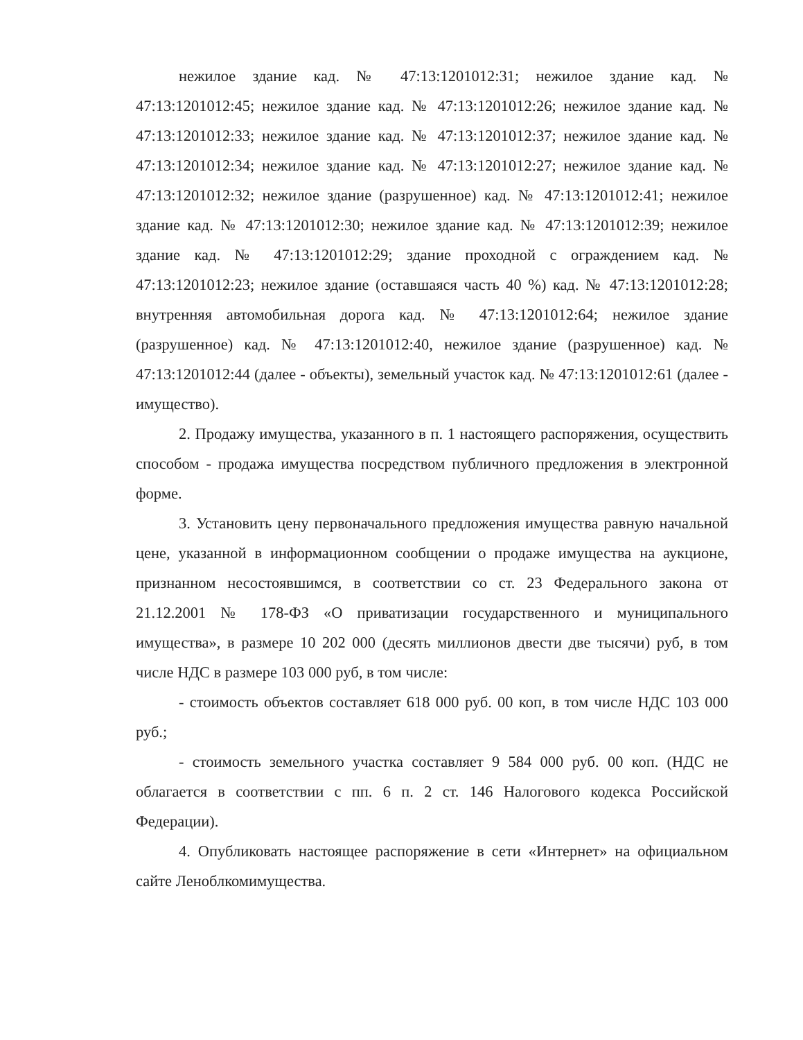нежилое здание кад. № 47:13:1201012:31; нежилое здание кад. № 47:13:1201012:45; нежилое здание кад. № 47:13:1201012:26; нежилое здание кад. № 47:13:1201012:33; нежилое здание кад. № 47:13:1201012:37; нежилое здание кад. № 47:13:1201012:34; нежилое здание кад. № 47:13:1201012:27; нежилое здание кад. № 47:13:1201012:32; нежилое здание (разрушенное) кад. № 47:13:1201012:41; нежилое здание кад. № 47:13:1201012:30; нежилое здание кад. № 47:13:1201012:39; нежилое здание кад. № 47:13:1201012:29; здание проходной с ограждением кад. № 47:13:1201012:23; нежилое здание (оставшаяся часть 40 %) кад. № 47:13:1201012:28; внутренняя автомобильная дорога кад. № 47:13:1201012:64; нежилое здание (разрушенное) кад. № 47:13:1201012:40, нежилое здание (разрушенное) кад. № 47:13:1201012:44 (далее - объекты), земельный участок кад. № 47:13:1201012:61 (далее - имущество).
2. Продажу имущества, указанного в п. 1 настоящего распоряжения, осуществить способом - продажа имущества посредством публичного предложения в электронной форме.
3. Установить цену первоначального предложения имущества равную начальной цене, указанной в информационном сообщении о продаже имущества на аукционе, признанном несостоявшимся, в соответствии со ст. 23 Федерального закона от 21.12.2001 № 178-ФЗ «О приватизации государственного и муниципального имущества», в размере 10 202 000 (десять миллионов двести две тысячи) руб, в том числе НДС в размере 103 000 руб, в том числе:
- стоимость объектов составляет 618 000 руб. 00 коп, в том числе НДС 103 000 руб.;
- стоимость земельного участка составляет 9 584 000 руб. 00 коп. (НДС не облагается в соответствии с пп. 6 п. 2 ст. 146 Налогового кодекса Российской Федерации).
4. Опубликовать настоящее распоряжение в сети «Интернет» на официальном сайте Леноблкомимущества.